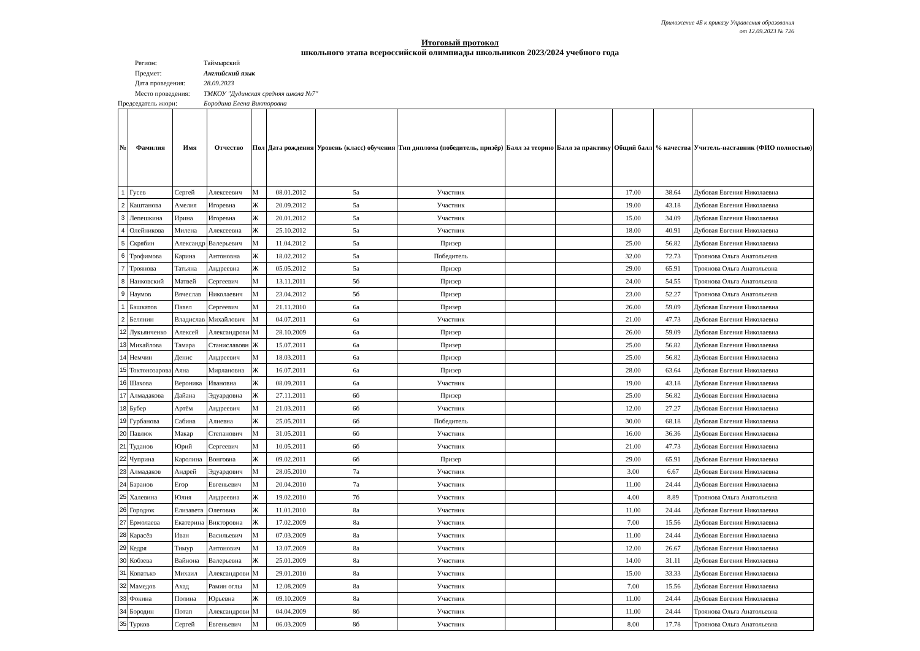Приложение 4Б к приказу Управления образования
от 12.09.2023 № 726
Итоговый протокол
школьного этапа всероссийской олимпиады школьников 2023/2024 учебного года
Регион: Таймырский
Предмет: Английский язык
Дата проведения: 28.09.2023
Место проведения: ТМКОУ "Дудинская средняя школа №7"
Председатель жюри: Бородина Елена Викторовна
| № | Фамилия | Имя | Отчество | Пол | Дата рождения | Уровень (класс) обучения | Тип диплома (победитель, призёр) | Балл за теорию | Балл за практику | Общий балл | % качества | Учитель-наставник (ФИО полностью) |
| --- | --- | --- | --- | --- | --- | --- | --- | --- | --- | --- | --- | --- |
| 1 | Гусев | Сергей | Алексеевич | М | 08.01.2012 | 5а | Участник | | | 17.00 | 38.64 | Дубовая Евгения Николаевна |
| 2 | Каштанова | Амелия | Игоревна | Ж | 20.09.2012 | 5а | Участник | | | 19.00 | 43.18 | Дубовая Евгения Николаевна |
| 3 | Лепешкина | Ирина | Игоревна | Ж | 20.01.2012 | 5а | Участник | | | 15.00 | 34.09 | Дубовая Евгения Николаевна |
| 4 | Олейникова | Милена | Алексеевна | Ж | 25.10.2012 | 5а | Участник | | | 18.00 | 40.91 | Дубовая Евгения Николаевна |
| 5 | Скрябин | Александр | Валерьевич | М | 11.04.2012 | 5а | Призер | | | 25.00 | 56.82 | Дубовая Евгения Николаевна |
| 6 | Трофимова | Карина | Антоновна | Ж | 18.02.2012 | 5а | Победитель | | | 32.00 | 72.73 | Троянова Ольга Анатольевна |
| 7 | Троянова | Татьяна | Андреевна | Ж | 05.05.2012 | 5а | Призер | | | 29.00 | 65.91 | Троянова Ольга Анатольевна |
| 8 | Нанковский | Матвей | Сергеевич | М | 13.11.2011 | 5б | Призер | | | 24.00 | 54.55 | Троянова Ольга Анатольевна |
| 9 | Наумов | Вячеслав | Николаевич | М | 23.04.2012 | 5б | Призер | | | 23.00 | 52.27 | Троянова Ольга Анатольевна |
| 1 | Башкатов | Павел | Сергеевич | М | 21.11.2010 | 6а | Призер | | | 26.00 | 59.09 | Дубовая Евгения Николаевна |
| 2 | Белянин | Владислав | Михайлович | М | 04.07.2011 | 6а | Участник | | | 21.00 | 47.73 | Дубовая Евгения Николаевна |
| 12 | Лукьянченко | Алексей | Александрови | М | 28.10.2009 | 6а | Призер | | | 26.00 | 59.09 | Дубовая Евгения Николаевна |
| 13 | Михайлова | Тамара | Станиславовн | Ж | 15.07.2011 | 6а | Призер | | | 25.00 | 56.82 | Дубовая Евгения Николаевна |
| 14 | Немчин | Денис | Андреевич | М | 18.03.2011 | 6а | Призер | | | 25.00 | 56.82 | Дубовая Евгения Николаевна |
| 15 | Токтонозарова | Аяна | Мирлановна | Ж | 16.07.2011 | 6а | Призер | | | 28.00 | 63.64 | Дубовая Евгения Николаевна |
| 16 | Шахова | Вероника | Ивановна | Ж | 08.09.2011 | 6а | Участник | | | 19.00 | 43.18 | Дубовая Евгения Николаевна |
| 17 | Алмадакова | Дайана | Эдуардовна | Ж | 27.11.2011 | 6б | Призер | | | 25.00 | 56.82 | Дубовая Евгения Николаевна |
| 18 | Бубер | Артём | Андреевич | М | 21.03.2011 | 6б | Участник | | | 12.00 | 27.27 | Дубовая Евгения Николаевна |
| 19 | Гурбанова | Сабина | Алиевна | Ж | 25.05.2011 | 6б | Победитель | | | 30.00 | 68.18 | Дубовая Евгения Николаевна |
| 20 | Павлюк | Макар | Степанович | М | 31.05.2011 | 6б | Участник | | | 16.00 | 36.36 | Дубовая Евгения Николаевна |
| 21 | Туданов | Юрий | Сергеевич | М | 10.05.2011 | 6б | Участник | | | 21.00 | 47.73 | Дубовая Евгения Николаевна |
| 22 | Чуприна | Каролина | Вонговна | Ж | 09.02.2011 | 6б | Призер | | | 29.00 | 65.91 | Дубовая Евгения Николаевна |
| 23 | Алмадаков | Андрей | Эдуардович | М | 28.05.2010 | 7а | Участник | | | 3.00 | 6.67 | Дубовая Евгения Николаевна |
| 24 | Баранов | Егор | Евгеньевич | М | 20.04.2010 | 7а | Участник | | | 11.00 | 24.44 | Дубовая Евгения Николаевна |
| 25 | Халевина | Юлия | Андреевна | Ж | 19.02.2010 | 7б | Участник | | | 4.00 | 8.89 | Троянова Ольга Анатольевна |
| 26 | Городюк | Елизавета | Олеговна | Ж | 11.01.2010 | 8а | Участник | | | 11.00 | 24.44 | Дубовая Евгения Николаевна |
| 27 | Ермолаева | Екатерина | Викторовна | Ж | 17.02.2009 | 8а | Участник | | | 7.00 | 15.56 | Дубовая Евгения Николаевна |
| 28 | Карасёв | Иван | Васильевич | М | 07.03.2009 | 8а | Участник | | | 11.00 | 24.44 | Дубовая Евгения Николаевна |
| 29 | Кедря | Тимур | Антонович | М | 13.07.2009 | 8а | Участник | | | 12.00 | 26.67 | Дубовая Евгения Николаевна |
| 30 | Кобзева | Вайнона | Валерьевна | Ж | 25.01.2009 | 8а | Участник | | | 14.00 | 31.11 | Дубовая Евгения Николаевна |
| 31 | Копатько | Михаил | Александрови | М | 29.01.2010 | 8а | Участник | | | 15.00 | 33.33 | Дубовая Евгения Николаевна |
| 32 | Мамедов | Ахад | Рамин оглы | М | 12.08.2009 | 8а | Участник | | | 7.00 | 15.56 | Дубовая Евгения Николаевна |
| 33 | Фокина | Полина | Юрьевна | Ж | 09.10.2009 | 8а | Участник | | | 11.00 | 24.44 | Дубовая Евгения Николаевна |
| 34 | Бородин | Потап | Александрови | М | 04.04.2009 | 8б | Участник | | | 11.00 | 24.44 | Троянова Ольга Анатольевна |
| 35 | Турков | Сергей | Евгеньевич | М | 06.03.2009 | 8б | Участник | | | 8.00 | 17.78 | Троянова Ольга Анатольевна |